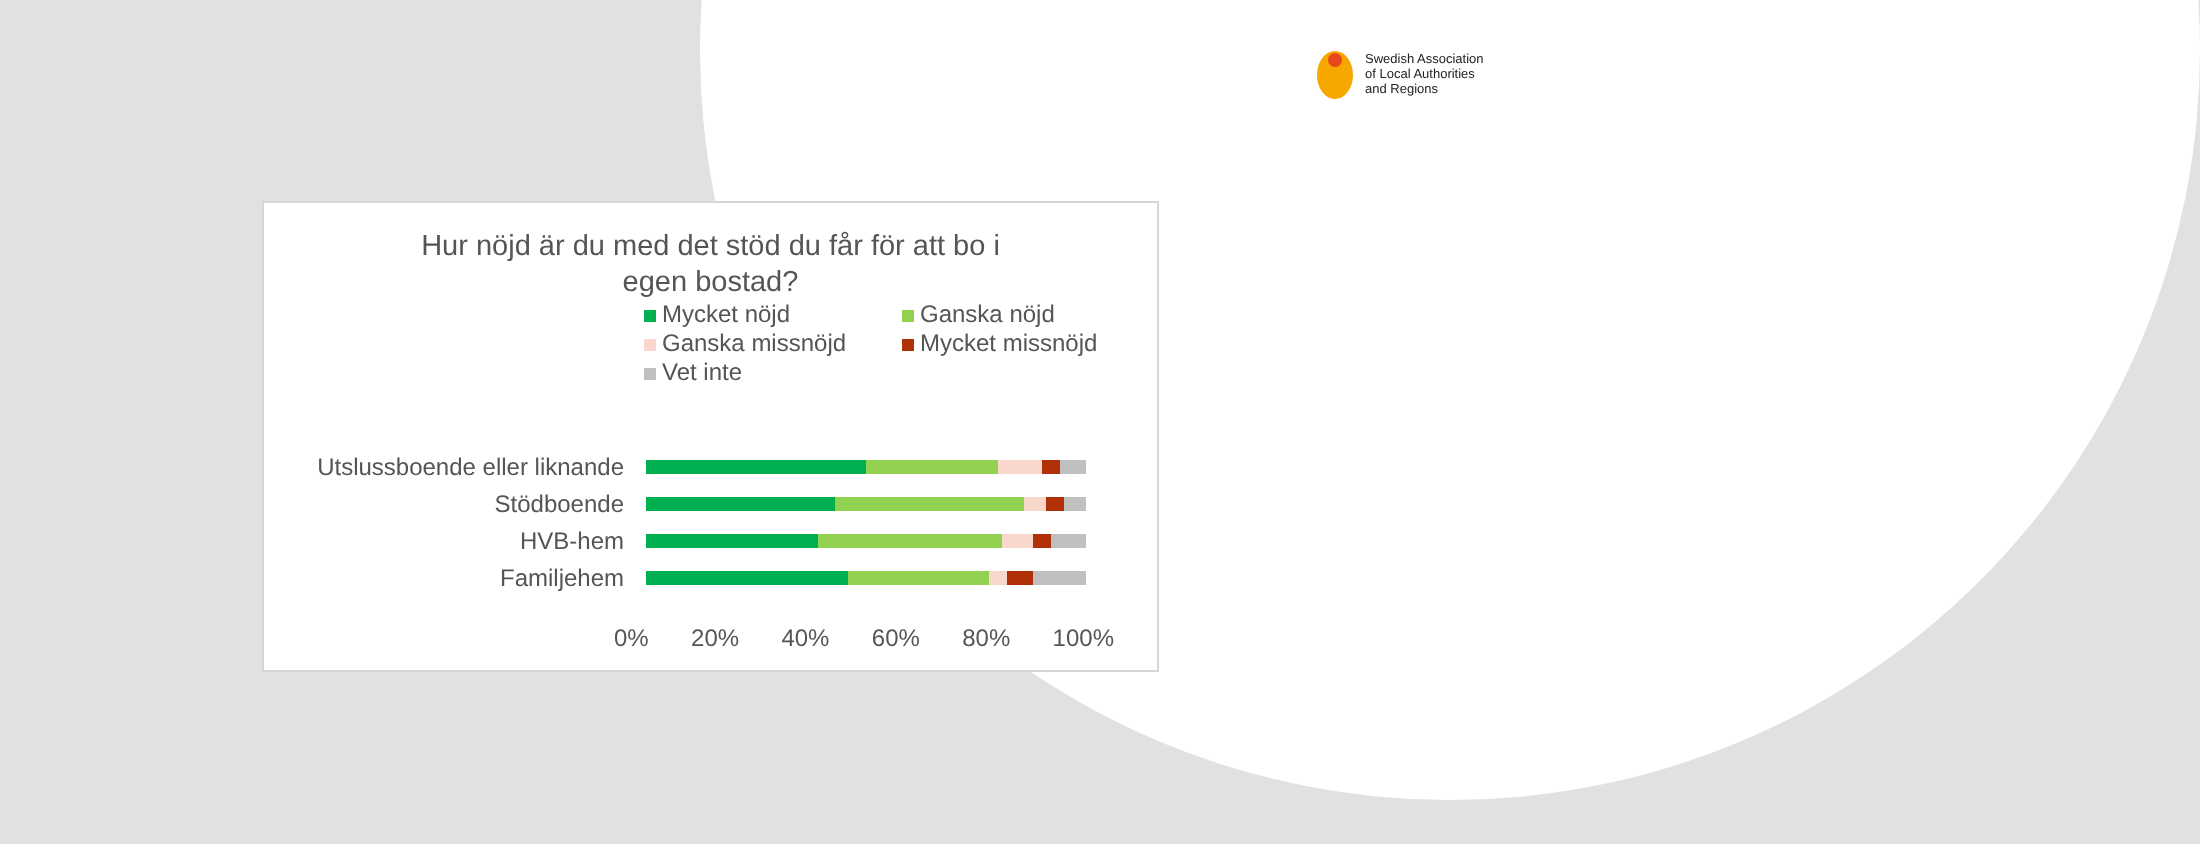Swedish Association
of Local Authorities
and Regions
Hur nöjd är du med det stöd du får för att bo i
egen bostad?
Mycket nöjd
Ganska nöjd
Ganska missnöjd
Mycket missnöjd
Vet inte
Utslussboende eller liknande
Stödboende
HVB-hem
Familjehem
0% 20% 40% 60% 80% 100%